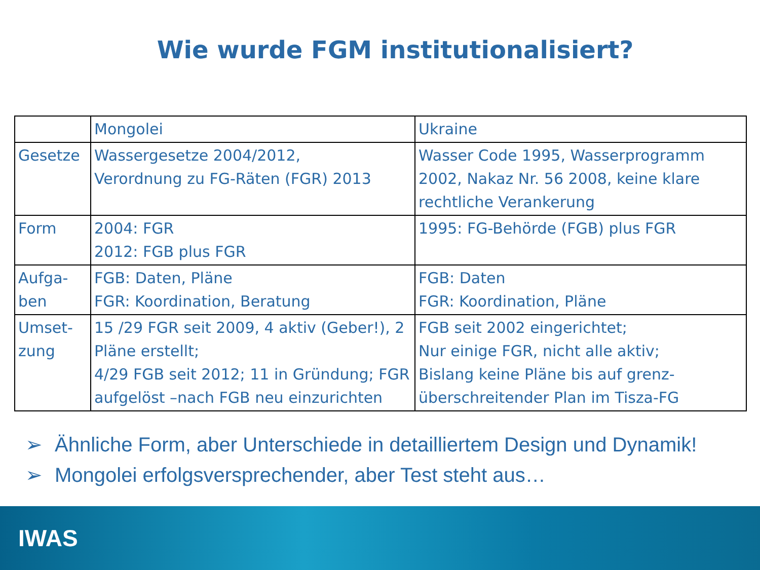Wie wurde FGM institutionalisiert?
| | Mongolei | Ukraine |
| --- | --- | --- |
| Gesetze | Wassergesetze 2004/2012, Verordnung zu FG-Räten (FGR) 2013 | Wasser Code 1995, Wasserprogramm 2002, Nakaz Nr. 56 2008, keine klare rechtliche Verankerung |
| Form | 2004: FGR 2012: FGB plus FGR | 1995: FG-Behörde (FGB) plus FGR |
| Aufga-ben | FGB: Daten, Pläne FGR: Koordination, Beratung | FGB: Daten FGR: Koordination, Pläne |
| Umset-zung | 15 /29 FGR seit 2009, 4 aktiv (Geber!), 2 Pläne erstellt; 4/29 FGB seit 2012; 11 in Gründung; FGR aufgelöst –nach FGB neu einzurichten | FGB seit 2002 eingerichtet; Nur einige FGR, nicht alle aktiv; Bislang keine Pläne bis auf grenz-überschreitender Plan im Tisza-FG |
➢ Ähnliche Form, aber Unterschiede in detailliertem Design und Dynamik!
➢ Mongolei erfolgsversprechender, aber Test steht aus…
IWAS